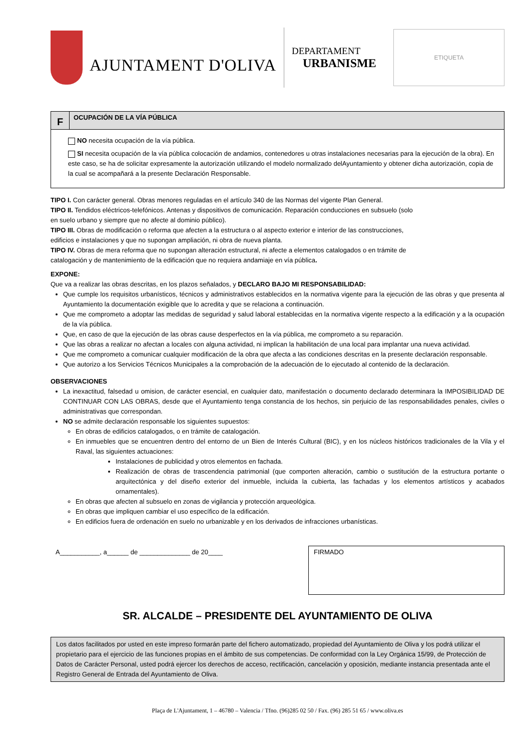AJUNTAMENT D'OLIVA
DEPARTAMENT
URBANISME
ETIQUETA
F
OCUPACIÓN DE LA VÍA PÚBLICA
NO necesita ocupación de la vía pública.
SI necesita ocupación de la vía pública colocación de andamios, contenedores u otras instalaciones necesarias para la ejecución de la obra). En este caso, se ha de solicitar expresamente la autorización utilizando el modelo normalizado delAyuntamiento y obtener dicha autorización, copia de la cual se acompañará a la presente Declaración Responsable.
TIPO I. Con carácter general. Obras menores reguladas en el artículo 340 de las Normas del vigente Plan General.
TIPO II. Tendidos eléctricos-telefónicos. Antenas y dispositivos de comunicación. Reparación conducciones en subsuelo (solo
en suelo urbano y siempre que no afecte al dominio público).
TIPO III. Obras de modificación o reforma que afecten a la estructura o al aspecto exterior e interior de las construcciones,
edificios e instalaciones y que no supongan ampliación, ni obra de nueva planta.
TIPO IV. Obras de mera reforma que no supongan alteración estructural, ni afecte a elementos catalogados o en trámite de
catalogación y de mantenimiento de la edificación que no requiera andamiaje en vía pública.
EXPONE:
Que va a realizar las obras descritas, en los plazos señalados, y DECLARO BAJO MI RESPONSABILIDAD:
Que cumple los requisitos urbanísticos, técnicos y administrativos establecidos en la normativa vigente para la ejecución de las obras y que presenta al Ayuntamiento la documentación exigible que lo acredita y que se relaciona a continuación.
Que me comprometo a adoptar las medidas de seguridad y salud laboral establecidas en la normativa vigente respecto a la edificación y a la ocupación de la vía pública.
Que, en caso de que la ejecución de las obras cause desperfectos en la vía pública, me comprometo a su reparación.
Que las obras a realizar no afectan a locales con alguna actividad, ni implican la habilitación de una local para implantar una nueva actividad.
Que me comprometo a comunicar cualquier modificación de la obra que afecta a las condiciones descritas en la presente declaración responsable.
Que autorizo a los Servicios Técnicos Municipales a la comprobación de la adecuación de lo ejecutado al contenido de la declaración.
OBSERVACIONES
La inexactitud, falsedad u omision, de carácter esencial, en cualquier dato, manifestación o documento declarado determinara la IMPOSIBILIDAD DE CONTINUAR CON LAS OBRAS, desde que el Ayuntamiento tenga constancia de los hechos, sin perjuicio de las responsabilidades penales, civiles o administrativas que correspondan.
NO se admite declaración responsable los siguientes supuestos:
En obras de edificios catalogados, o en trámite de catalogación.
En inmuebles que se encuentren dentro del entorno de un Bien de Interés Cultural (BIC), y en los núcleos históricos tradicionales de la Vila y el Raval, las siguientes actuaciones:
Instalaciones de publicidad y otros elementos en fachada.
Realización de obras de trascendencia patrimonial (que comporten alteración, cambio o sustitución de la estructura portante o arquitectónica y del diseño exterior del inmueble, incluida la cubierta, las fachadas y los elementos artísticos y acabados ornamentales).
En obras que afecten al subsuelo en zonas de vigilancia y protección arqueológica.
En obras que impliquen cambiar el uso específico de la edificación.
En edificios fuera de ordenación en suelo no urbanizable y en los derivados de infracciones urbanísticas.
A___________, a______ de ______________ de 20____
FIRMADO
SR. ALCALDE – PRESIDENTE DEL AYUNTAMIENTO DE OLIVA
Los datos facilitados por usted en este impreso formarán parte del fichero automatizado, propiedad del Ayuntamiento de Oliva y los podrá utilizar el propietario para el ejercicio de las funciones propias en el ámbito de sus competencias. De conformidad con la Ley Orgánica 15/99, de Protección de Datos de Carácter Personal, usted podrá ejercer los derechos de acceso, rectificación, cancelación y oposición, mediante instancia presentada ante el Registro General de Entrada del Ayuntamiento de Oliva.
Plaça de L'Ajuntament, 1 – 46780 – Valencia / Tfno. (96)285 02 50 / Fax. (96) 285 51 65 / www.oliva.es